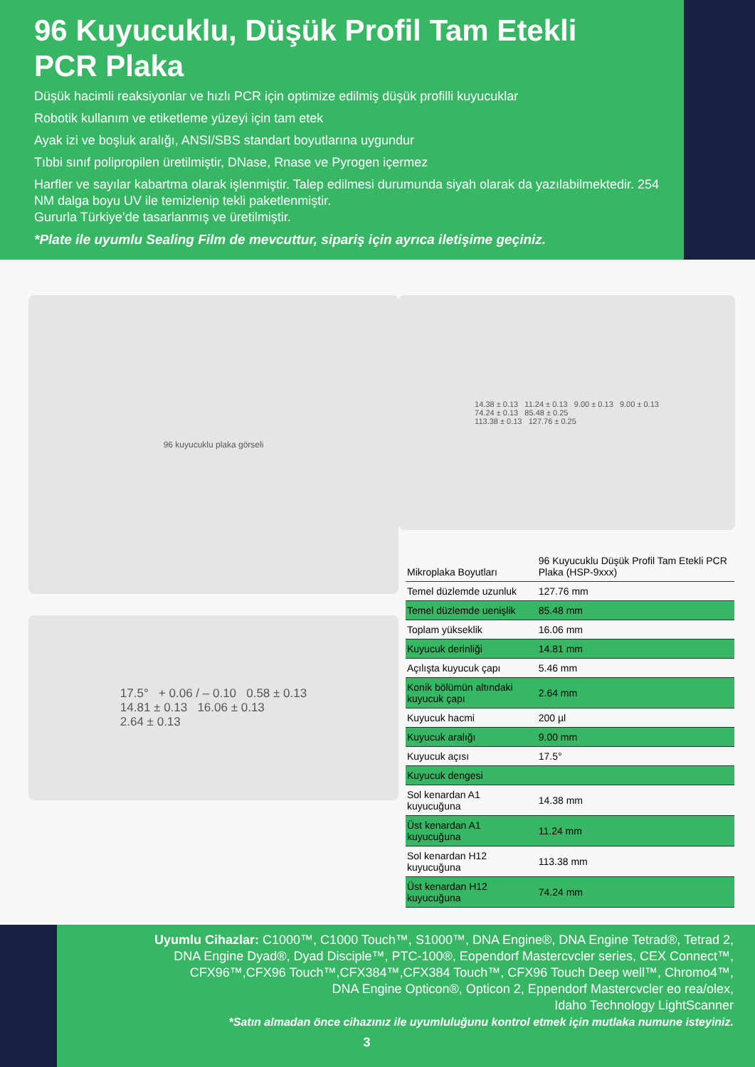96 Kuyucuklu, Düşük Profil Tam Etekli
PCR Plaka
Düşük hacimli reaksiyonlar ve hızlı PCR için optimize edilmiş düşük profilli kuyucuklar
Robotik kullanım ve etiketleme yüzeyi için tam etek
Ayak izi ve boşluk aralığı, ANSI/SBS standart boyutlarına uygundur
Tıbbi sınıf polipropilen üretilmiştir, DNase, Rnase ve Pyrogen içermez
Harfler ve sayılar kabartma olarak işlenmiştir. Talep edilmesi durumunda siyah olarak da yazılabilmektedir. 254 NM dalga boyu UV ile temizlenip tekli paketlenmiştir.
Gururla Türkiye’de tasarlanmış ve üretilmiştir.
*Plate ile uyumlu Sealing Film de mevcuttur, sipariş için ayrıca iletişime geçiniz.
96 kuyucuklu plaka görseli
17.5° + 0.06 / – 0.10 0.58 ± 0.13
14.81 ± 0.13 16.06 ± 0.13
2.64 ± 0.13
14.38 ± 0.13 11.24 ± 0.13 9.00 ± 0.13 9.00 ± 0.13
74.24 ± 0.13 85.48 ± 0.25
113.38 ± 0.13 127.76 ± 0.25
| Mikroplaka Boyutları | 96 Kuyucuklu Düşük Profil Tam Etekli PCR Plaka (HSP-9xxx) |
| --- | --- |
| Temel düzlemde uzunluk | 127.76 mm |
| Temel düzlemde uenişlik | 85.48 mm |
| Toplam yükseklik | 16.06 mm |
| Kuyucuk derinliği | 14.81 mm |
| Açılışta kuyucuk çapı | 5.46 mm |
| Konik bölümün altındaki kuyucuk çapı | 2.64 mm |
| Kuyucuk hacmi | 200 µl |
| Kuyucuk aralığı | 9.00 mm |
| Kuyucuk açısı | 17.5° |
| Kuyucuk dengesi | |
| Sol kenardan A1 kuyucuğuna | 14.38 mm |
| Üst kenardan A1 kuyucuğuna | 11.24 mm |
| Sol kenardan H12 kuyucuğuna | 113.38 mm |
| Üst kenardan H12 kuyucuğuna | 74.24 mm |
Uyumlu Cihazlar: C1000™, C1000 Touch™, S1000™, DNA Engine®, DNA Engine Tetrad®, Tetrad 2,
DNA Engine Dyad®, Dyad Disciple™, PTC-100®, Eopendorf Mastercvcler series, CEX Connect™,
CFX96™,CFX96 Touch™,CFX384™,CFX384 Touch™, CFX96 Touch Deep well™, Chromo4™,
DNA Engine Opticon®, Opticon 2, Eppendorf Mastercvcler eo rea/olex,
Idaho Technology LightScanner
*Satın almadan önce cihazınız ile uyumluluğunu kontrol etmek için mutlaka numune isteyiniz.
3